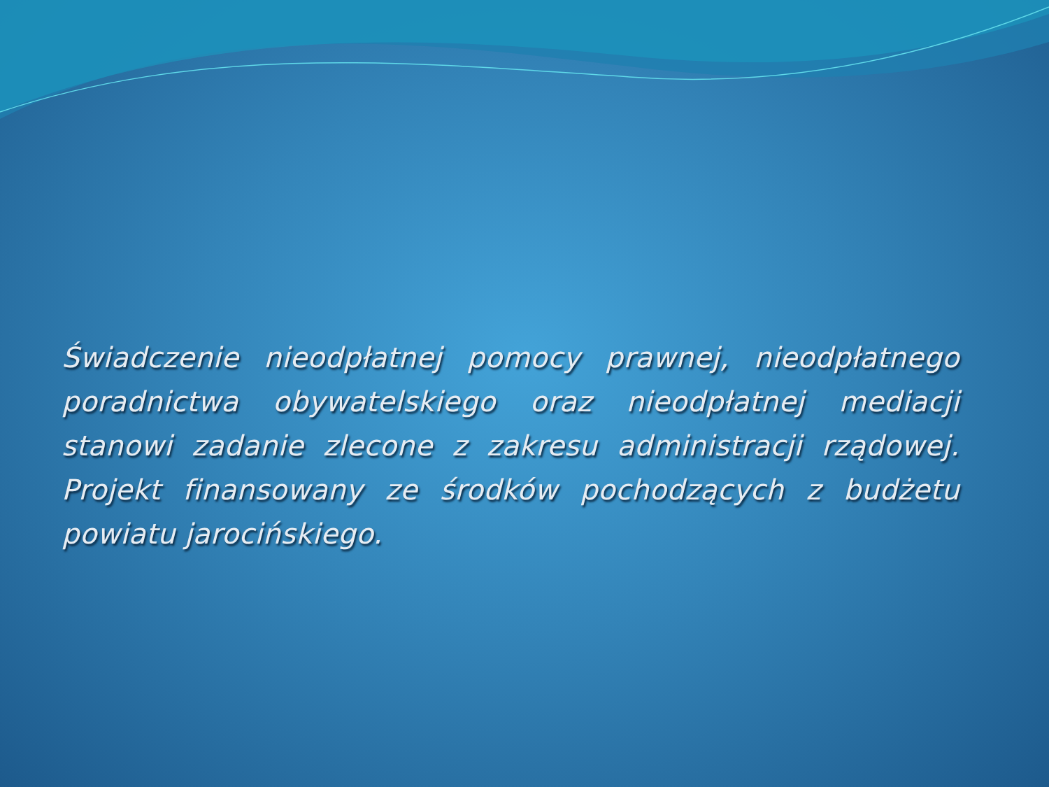Świadczenie nieodpłatnej pomocy prawnej, nieodpłatnego poradnictwa obywatelskiego oraz nieodpłatnej mediacji stanowi zadanie zlecone z zakresu administracji rządowej. Projekt finansowany ze środków pochodzących z budżetu powiatu jarocińskiego.